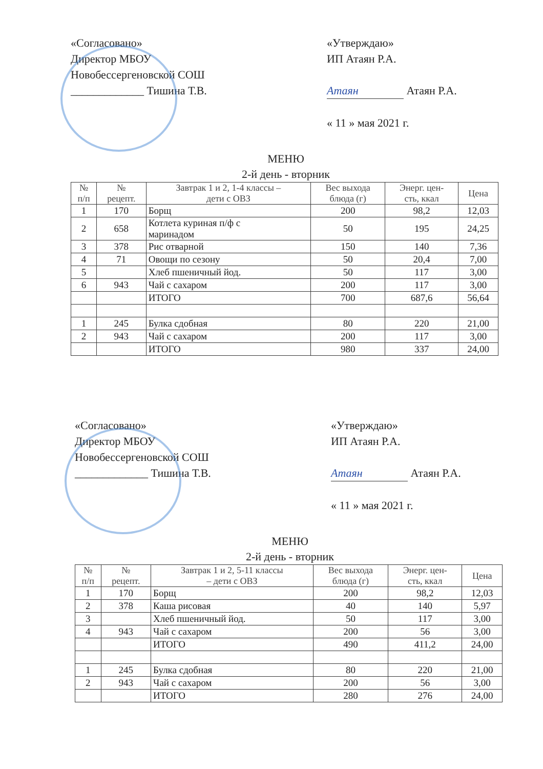«Согласовано»
Директор МБОУ
Новобессергеновской СОШ
_____________ Тишина Т.В.
«Утверждаю»
ИП Атаян Р.А.
Атаян Атаян Р.А.
« 11 » мая 2021 г.
МЕНЮ
2-й день - вторник
| № п/п | № рецепт. | Завтрак 1 и 2, 1-4 классы – дети с ОВЗ | Вес выхода блюда (г) | Энерг. цен- сть, ккал | Цена |
| --- | --- | --- | --- | --- | --- |
| 1 | 170 | Борщ | 200 | 98,2 | 12,03 |
| 2 | 658 | Котлета куриная п/ф с маринадом | 50 | 195 | 24,25 |
| 3 | 378 | Рис отварной | 150 | 140 | 7,36 |
| 4 | 71 | Овощи по сезону | 50 | 20,4 | 7,00 |
| 5 | | Хлеб пшеничный йод. | 50 | 117 | 3,00 |
| 6 | 943 | Чай с сахаром | 200 | 117 | 3,00 |
| | | ИТОГО | 700 | 687,6 | 56,64 |
| 1 | 245 | Булка сдобная | 80 | 220 | 21,00 |
| 2 | 943 | Чай с сахаром | 200 | 117 | 3,00 |
| | | ИТОГО | 980 | 337 | 24,00 |
«Согласовано»
Директор МБОУ
Новобессергеновской СОШ
_____________ Тишина Т.В.
«Утверждаю»
ИП Атаян Р.А.
Атаян Атаян Р.А.
« 11 » мая 2021 г.
МЕНЮ
2-й день - вторник
| № п/п | № рецепт. | Завтрак 1 и 2, 5-11 классы – дети с ОВЗ | Вес выхода блюда (г) | Энерг. цен- сть, ккал | Цена |
| --- | --- | --- | --- | --- | --- |
| 1 | 170 | Борщ | 200 | 98,2 | 12,03 |
| 2 | 378 | Каша рисовая | 40 | 140 | 5,97 |
| 3 | | Хлеб пшеничный йод. | 50 | 117 | 3,00 |
| 4 | 943 | Чай с сахаром | 200 | 56 | 3,00 |
| | | ИТОГО | 490 | 411,2 | 24,00 |
| 1 | 245 | Булка сдобная | 80 | 220 | 21,00 |
| 2 | 943 | Чай с сахаром | 200 | 56 | 3,00 |
| | | ИТОГО | 280 | 276 | 24,00 |